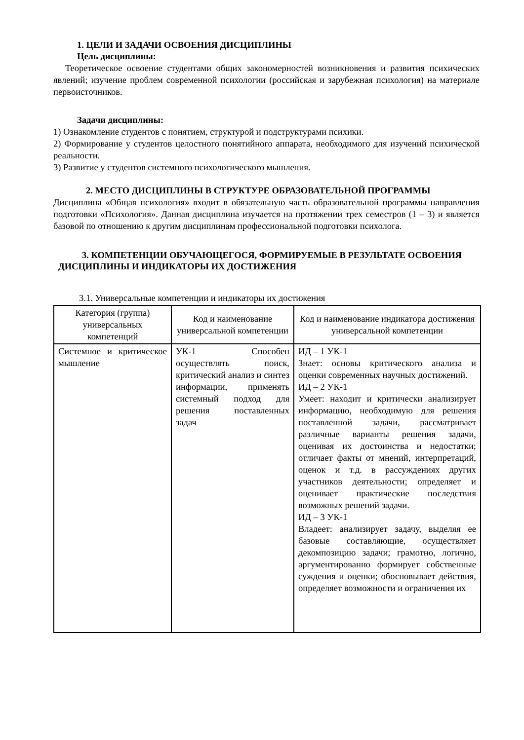1. ЦЕЛИ И ЗАДАЧИ ОСВОЕНИЯ ДИСЦИПЛИНЫ
Цель дисциплины:
Теоретическое освоение студентами общих закономерностей возникновения и развития психических явлений; изучение проблем современной психологии (российская и зарубежная психология) на материале первоисточников.
Задачи дисциплины:
1) Ознакомление студентов с понятием, структурой и подструктурами психики.
2) Формирование у студентов целостного понятийного аппарата, необходимого для изучений психической реальности.
3) Развитие у студентов системного психологического мышления.
2. МЕСТО ДИСЦИПЛИНЫ В СТРУКТУРЕ ОБРАЗОВАТЕЛЬНОЙ ПРОГРАММЫ
Дисциплина «Общая психология» входит в обязательную часть образовательной программы направления подготовки «Психология». Данная дисциплина изучается на протяжении трех семестров (1 – 3) и является базовой по отношению к другим дисциплинам профессиональной подготовки психолога.
3. КОМПЕТЕНЦИИ ОБУЧАЮЩЕГОСЯ, ФОРМИРУЕМЫЕ В РЕЗУЛЬТАТЕ ОСВОЕНИЯ ДИСЦИПЛИНЫ И ИНДИКАТОРЫ ИХ ДОСТИЖЕНИЯ
3.1. Универсальные компетенции и индикаторы их достижения
| Категория (группа) универсальных компетенций | Код и наименование универсальной компетенции | Код и наименование индикатора достижения универсальной компетенции |
| --- | --- | --- |
| Системное и критическое мышление | УК-1 Способен осуществлять поиск, критический анализ и синтез информации, применять системный подход для решения поставленных задач | ИД – 1 УК-1 Знает: основы критического анализа и оценки современных научных достижений. ИД – 2 УК-1 Умеет: находит и критически анализирует информацию, необходимую для решения поставленной задачи, рассматривает различные варианты решения задачи, оценивая их достоинства и недостатки; отличает факты от мнений, интерпретаций, оценок и т.д. в рассуждениях других участников деятельности; определяет и оценивает практические последствия возможных решений задачи. ИД – 3 УК-1 Владеет: анализирует задачу, выделяя ее базовые составляющие, осуществляет декомпозицию задачи; грамотно, логично, аргументированно формирует собственные суждения и оценки; обосновывает действия, определяет возможности и ограничения их |